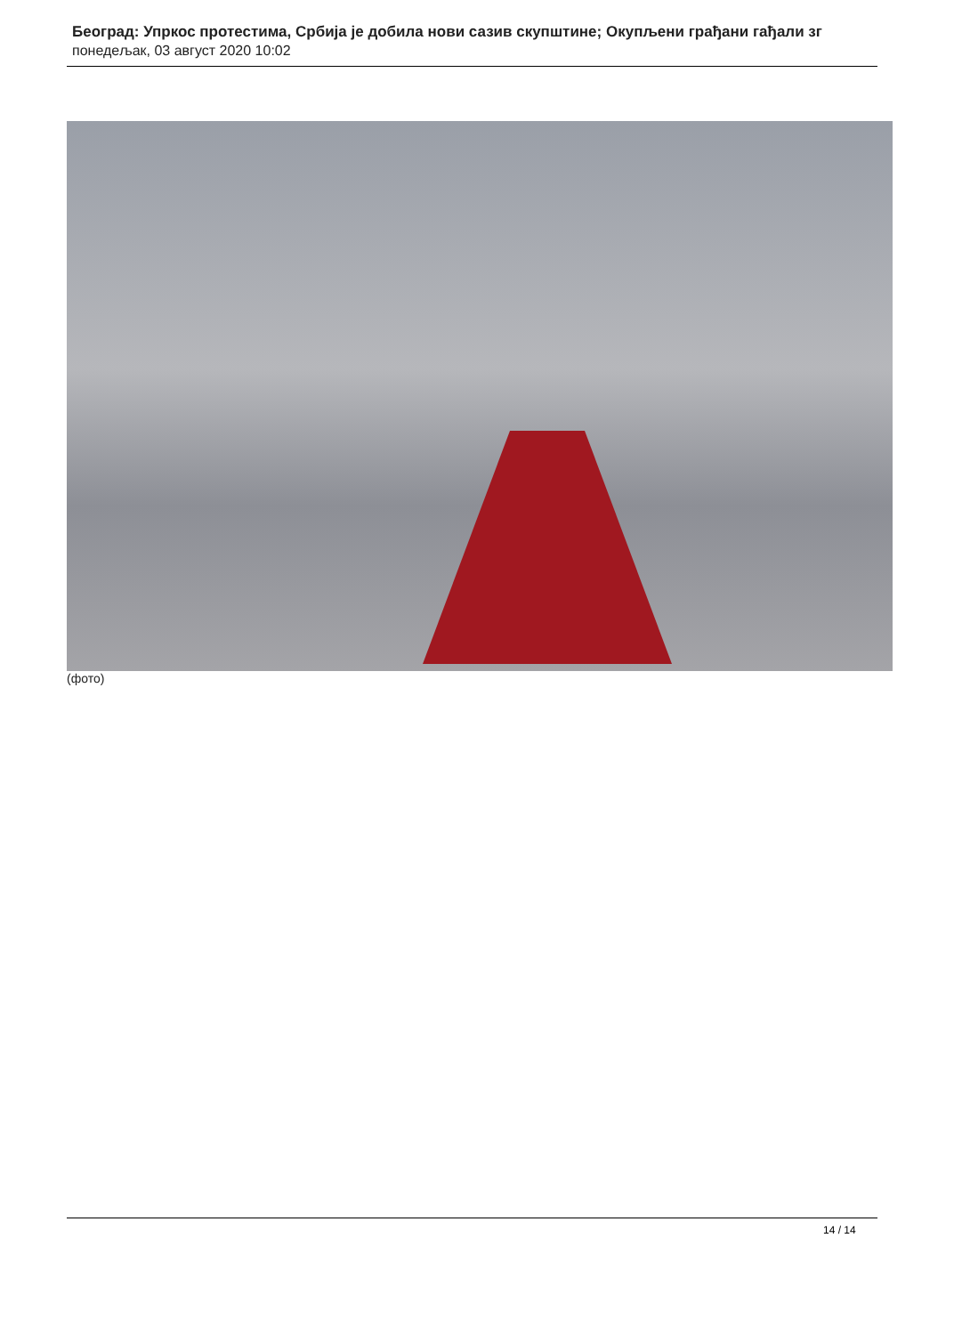Београд: Упркос протестима, Србија је добила нови сазив скупштине; Окупљени грађани гађали зг
понедељак, 03 август 2020 10:02
(фото)
14 / 14